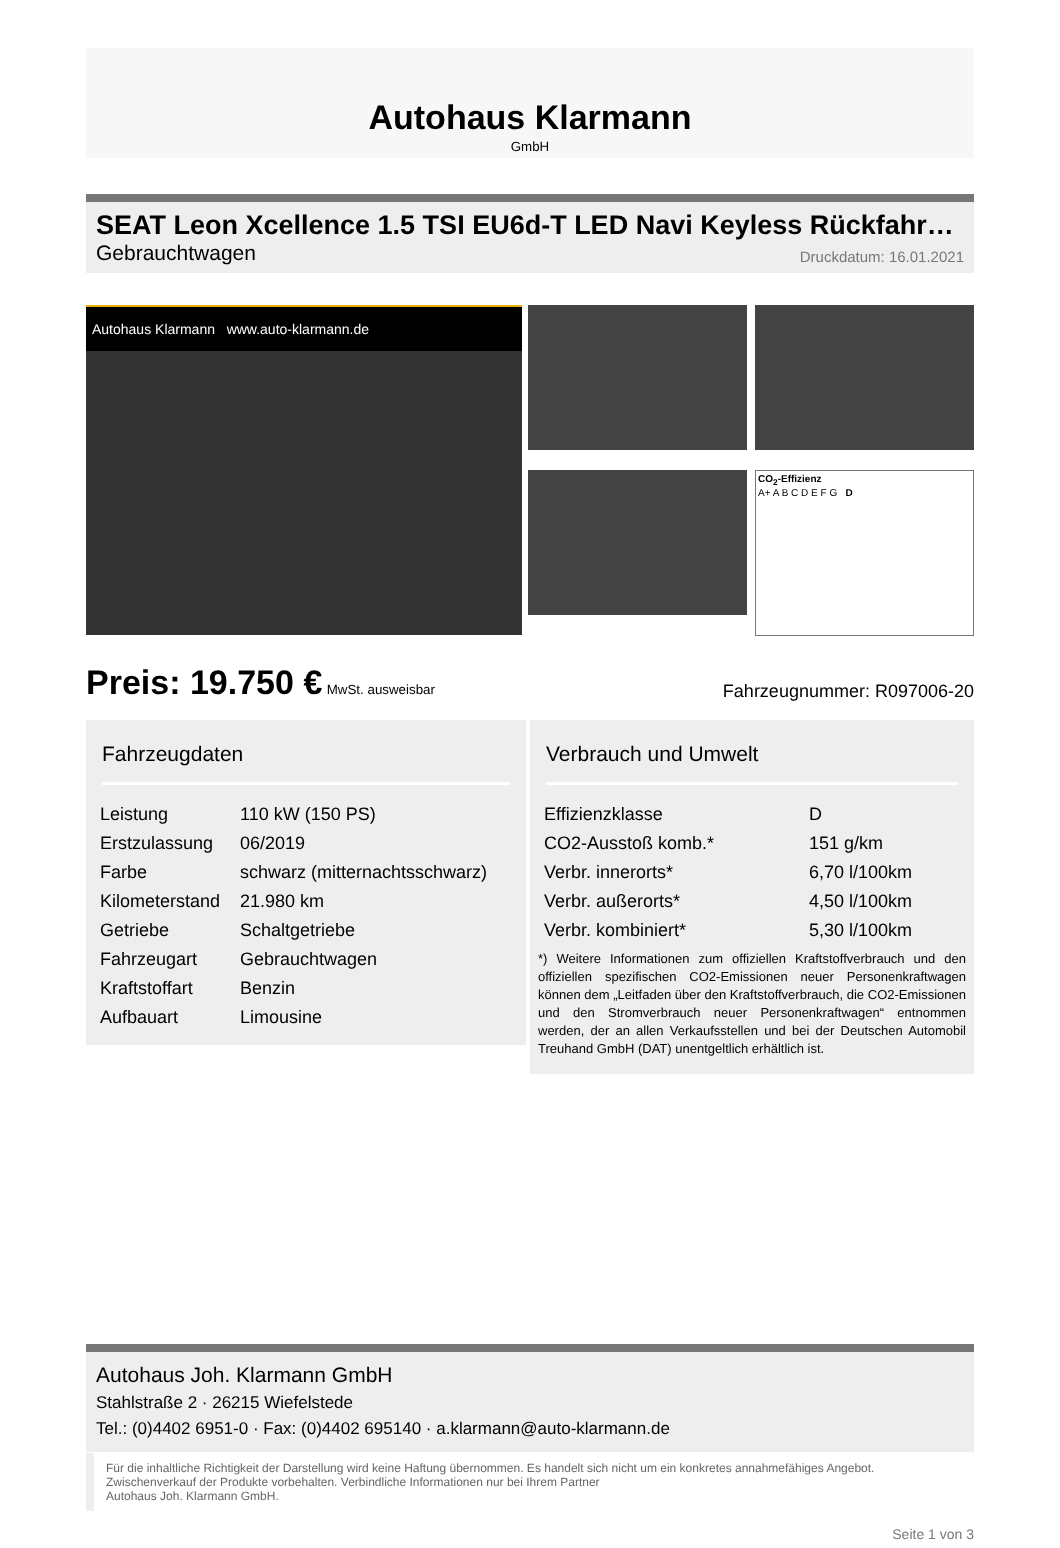Autohaus Klarmann
GmbH
SEAT Leon Xcellence 1.5 TSI EU6d-T LED Navi Keyless Rückfahr…
Gebrauchtwagen Druckdatum: 16.01.2021
Autohaus Klarmann www.auto-klarmann.de
CO<sub>2</sub>-Effizienz
A+ A B C D E F G D
Preis: 19.750 € MwSt. ausweisbar Fahrzeugnummer: R097006-20
Fahrzeugdaten
| Leistung | 110 kW (150 PS) |
| Erstzulassung | 06/2019 |
| Farbe | schwarz (mitternachtsschwarz) |
| Kilometerstand | 21.980 km |
| Getriebe | Schaltgetriebe |
| Fahrzeugart | Gebrauchtwagen |
| Kraftstoffart | Benzin |
| Aufbauart | Limousine |
Verbrauch und Umwelt
| Effizienzklasse | D |
| CO2-Ausstoß komb.* | 151 g/km |
| Verbr. innerorts* | 6,70 l/100km |
| Verbr. außerorts* | 4,50 l/100km |
| Verbr. kombiniert* | 5,30 l/100km |
*) Weitere Informationen zum offiziellen Kraftstoffverbrauch und den offiziellen spezifischen CO2-Emissionen neuer Personenkraftwagen können dem „Leitfaden über den Kraftstoffverbrauch, die CO2-Emissionen und den Stromverbrauch neuer Personenkraftwagen“ entnommen werden, der an allen Verkaufsstellen und bei der Deutschen Automobil Treuhand GmbH (DAT) unentgeltlich erhältlich ist.
Autohaus Joh. Klarmann GmbH
Stahlstraße 2 · 26215 Wiefelstede
Tel.: (0)4402 6951-0 · Fax: (0)4402 695140 · a.klarmann@auto-klarmann.de
Für die inhaltliche Richtigkeit der Darstellung wird keine Haftung übernommen. Es handelt sich nicht um ein konkretes annahmefähiges Angebot.
Zwischenverkauf der Produkte vorbehalten. Verbindliche Informationen nur bei Ihrem Partner
Autohaus Joh. Klarmann GmbH.
Seite 1 von 3